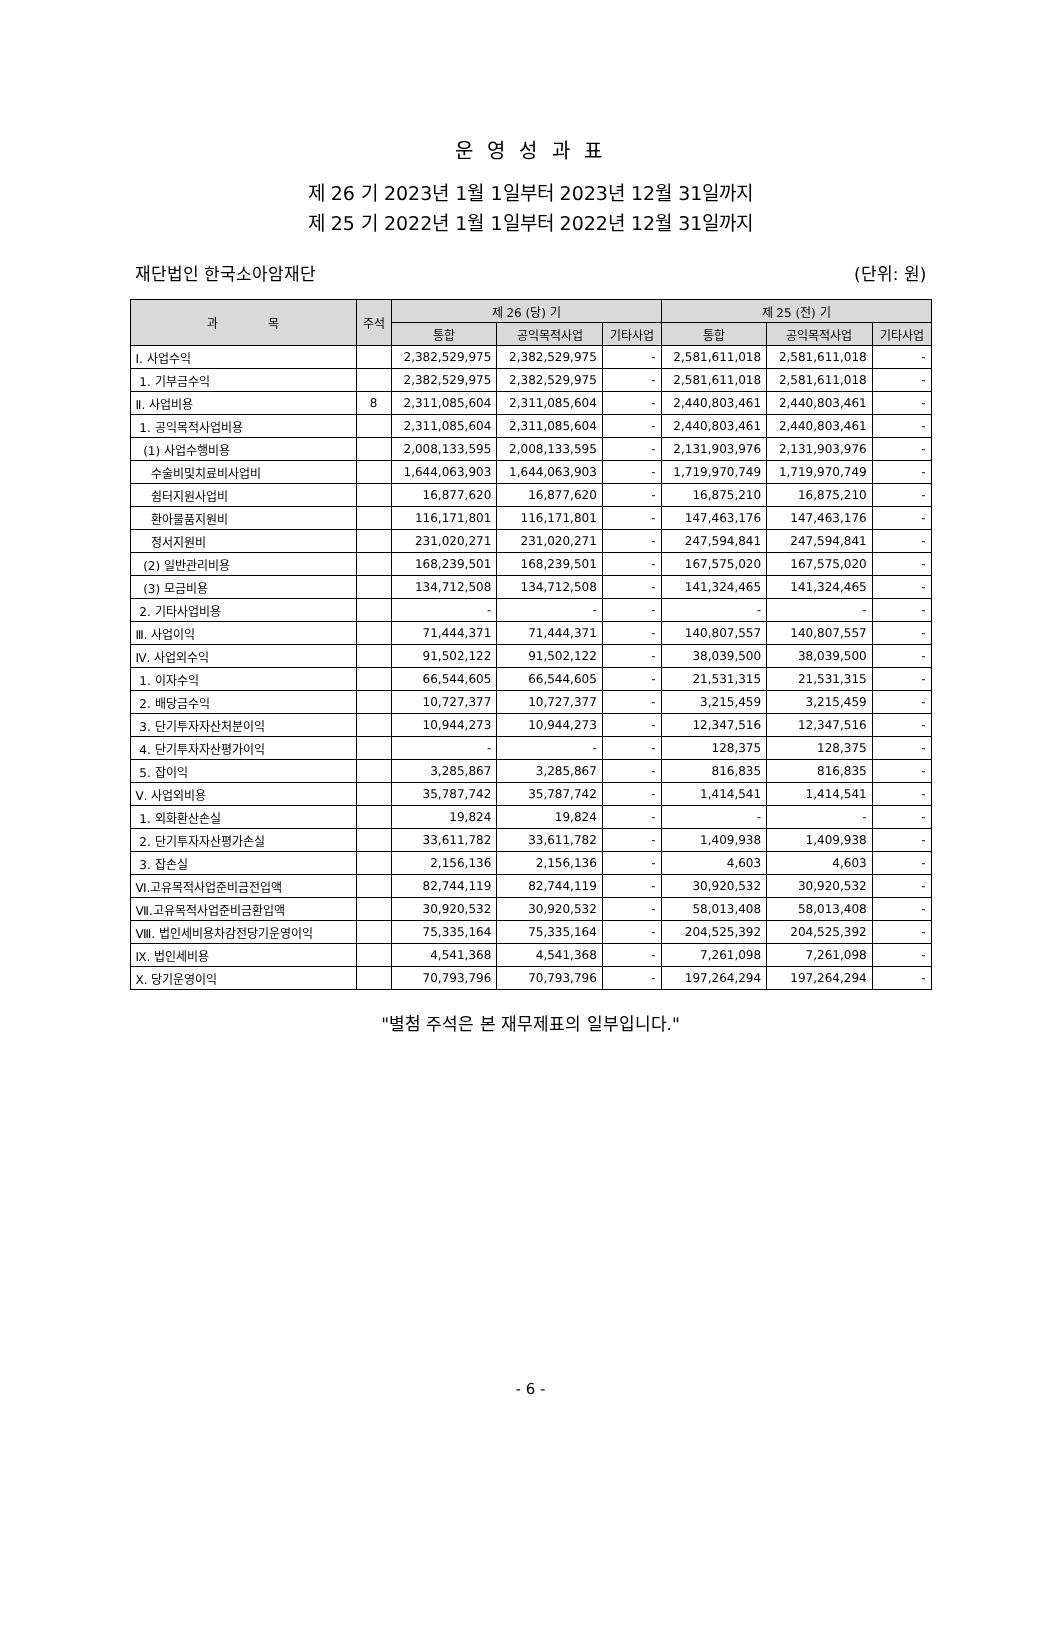운 영 성 과 표
제 26 기 2023년 1월 1일부터 2023년 12월 31일까지
제 25 기 2022년 1월 1일부터 2022년 12월 31일까지
재단법인 한국소아암재단 (단위: 원)
| 과 목 | 주석 | 제 26 (당) 기 | | | 제 25 (전) 기 | | |
| --- | --- | --- | --- | --- | --- | --- | --- |
| | | 통합 | 공익목적사업 | 기타사업 | 통합 | 공익목적사업 | 기타사업 |
| Ⅰ. 사업수익 | | 2,382,529,975 | 2,382,529,975 | - | 2,581,611,018 | 2,581,611,018 | - |
| 1. 기부금수익 | | 2,382,529,975 | 2,382,529,975 | - | 2,581,611,018 | 2,581,611,018 | - |
| Ⅱ. 사업비용 | 8 | 2,311,085,604 | 2,311,085,604 | - | 2,440,803,461 | 2,440,803,461 | - |
| 1. 공익목적사업비용 | | 2,311,085,604 | 2,311,085,604 | - | 2,440,803,461 | 2,440,803,461 | - |
| (1) 사업수행비용 | | 2,008,133,595 | 2,008,133,595 | - | 2,131,903,976 | 2,131,903,976 | - |
| 수술비및치료비사업비 | | 1,644,063,903 | 1,644,063,903 | - | 1,719,970,749 | 1,719,970,749 | - |
| 쉼터지원사업비 | | 16,877,620 | 16,877,620 | - | 16,875,210 | 16,875,210 | - |
| 환아물품지원비 | | 116,171,801 | 116,171,801 | - | 147,463,176 | 147,463,176 | - |
| 정서지원비 | | 231,020,271 | 231,020,271 | - | 247,594,841 | 247,594,841 | - |
| (2) 일반관리비용 | | 168,239,501 | 168,239,501 | - | 167,575,020 | 167,575,020 | - |
| (3) 모금비용 | | 134,712,508 | 134,712,508 | - | 141,324,465 | 141,324,465 | - |
| 2. 기타사업비용 | | - | - | - | - | - | - |
| Ⅲ. 사업이익 | | 71,444,371 | 71,444,371 | - | 140,807,557 | 140,807,557 | - |
| Ⅳ. 사업외수익 | | 91,502,122 | 91,502,122 | - | 38,039,500 | 38,039,500 | - |
| 1. 이자수익 | | 66,544,605 | 66,544,605 | - | 21,531,315 | 21,531,315 | - |
| 2. 배당금수익 | | 10,727,377 | 10,727,377 | - | 3,215,459 | 3,215,459 | - |
| 3. 단기투자자산처분이익 | | 10,944,273 | 10,944,273 | - | 12,347,516 | 12,347,516 | - |
| 4. 단기투자자산평가이익 | | - | - | - | 128,375 | 128,375 | - |
| 5. 잡이익 | | 3,285,867 | 3,285,867 | - | 816,835 | 816,835 | - |
| Ⅴ. 사업외비용 | | 35,787,742 | 35,787,742 | - | 1,414,541 | 1,414,541 | - |
| 1. 외화환산손실 | | 19,824 | 19,824 | - | - | - | - |
| 2. 단기투자자산평가손실 | | 33,611,782 | 33,611,782 | - | 1,409,938 | 1,409,938 | - |
| 3. 잡손실 | | 2,156,136 | 2,156,136 | - | 4,603 | 4,603 | - |
| Ⅵ.고유목적사업준비금전입액 | | 82,744,119 | 82,744,119 | - | 30,920,532 | 30,920,532 | - |
| Ⅶ.고유목적사업준비금환입액 | | 30,920,532 | 30,920,532 | - | 58,013,408 | 58,013,408 | - |
| Ⅷ. 법인세비용차감전당기운영이익 | | 75,335,164 | 75,335,164 | - | 204,525,392 | 204,525,392 | - |
| Ⅸ. 법인세비용 | | 4,541,368 | 4,541,368 | - | 7,261,098 | 7,261,098 | - |
| Ⅹ. 당기운영이익 | | 70,793,796 | 70,793,796 | - | 197,264,294 | 197,264,294 | - |
"별첨 주석은 본 재무제표의 일부입니다."
- 6 -